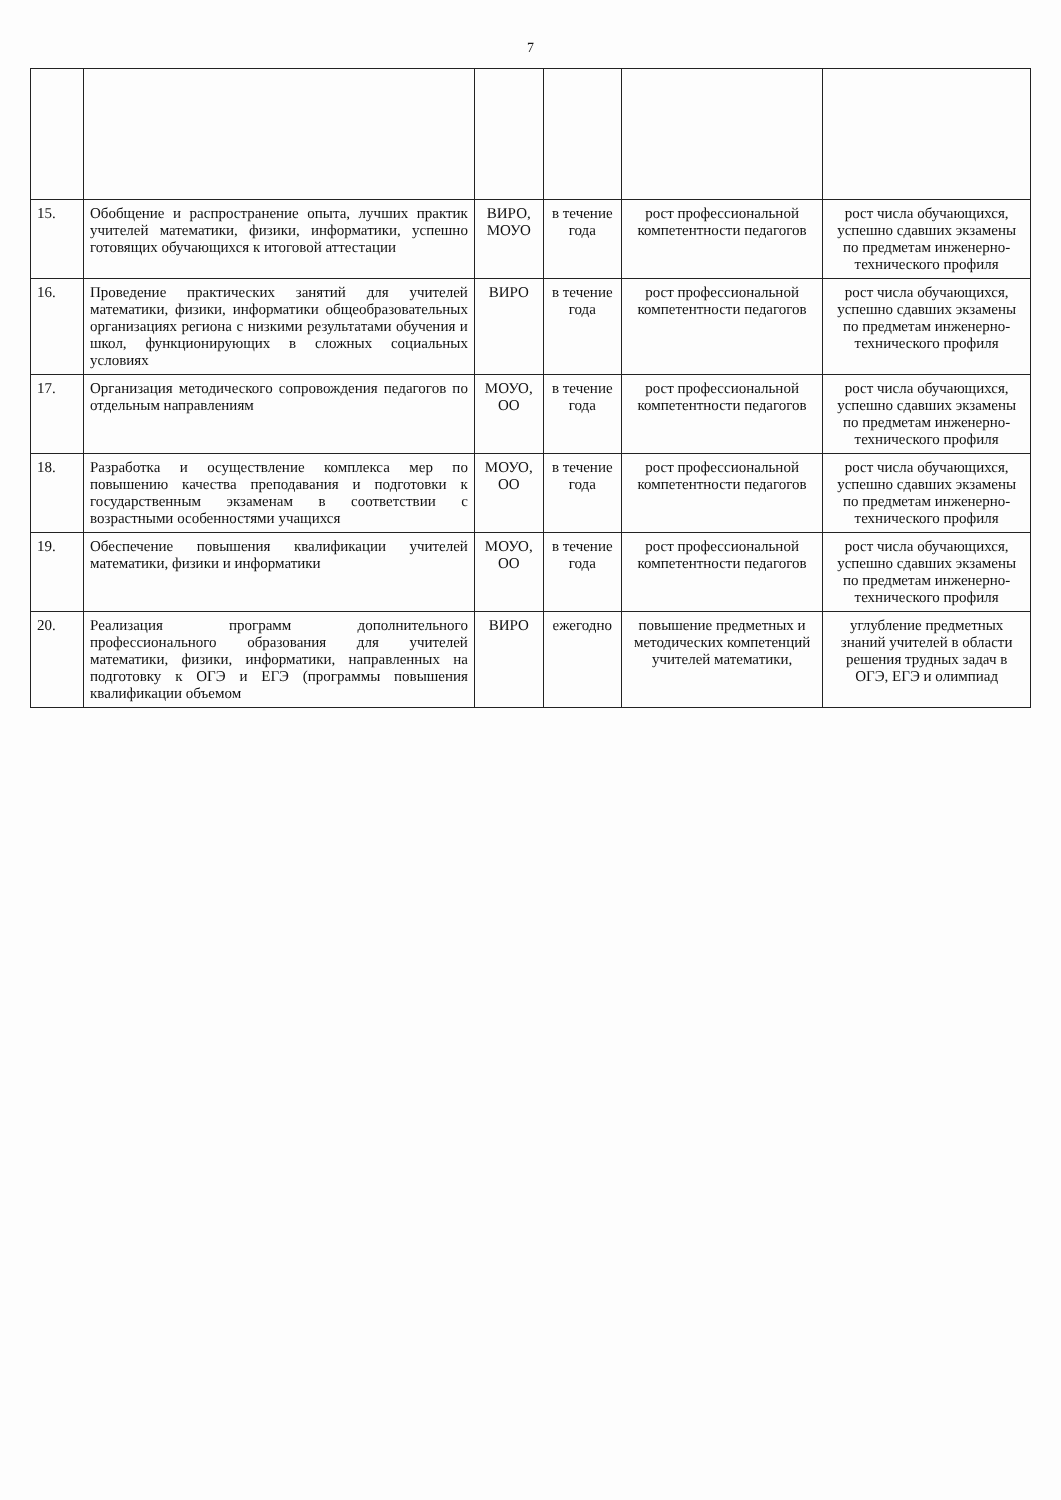7
| 15. | Обобщение и распространение опыта, лучших практик учителей математики, физики, информатики, успешно готовящих обучающихся к итоговой аттестации | ВИРО, МОУО | в течение года | рост профессиональной компетентности педагогов | рост числа обучающихся, успешно сдавших экзамены по предметам инженерно-технического профиля |
| 16. | Проведение практических занятий для учителей математики, физики, информатики общеобразовательных организациях региона с низкими результатами обучения и школ, функционирующих в сложных социальных условиях | ВИРО | в течение года | рост профессиональной компетентности педагогов | рост числа обучающихся, успешно сдавших экзамены по предметам инженерно-технического профиля |
| 17. | Организация методического сопровождения педагогов по отдельным направлениям | МОУО, ОО | в течение года | рост профессиональной компетентности педагогов | рост числа обучающихся, успешно сдавших экзамены по предметам инженерно-технического профиля |
| 18. | Разработка и осуществление комплекса мер по повышению качества преподавания и подготовки к государственным экзаменам в соответствии с возрастными особенностями учащихся | МОУО, ОО | в течение года | рост профессиональной компетентности педагогов | рост числа обучающихся, успешно сдавших экзамены по предметам инженерно-технического профиля |
| 19. | Обеспечение повышения квалификации учителей математики, физики и информатики | МОУО, ОО | в течение года | рост профессиональной компетентности педагогов | рост числа обучающихся, успешно сдавших экзамены по предметам инженерно-технического профиля |
| 20. | Реализация программ дополнительного профессионального образования для учителей математики, физики, информатики, направленных на подготовку к ОГЭ и ЕГЭ (программы повышения квалификации объемом | ВИРО | ежегодно | повышение предметных и методических компетенций учителей математики, | углубление предметных знаний учителей в области решения трудных задач в ОГЭ, ЕГЭ и олимпиад |